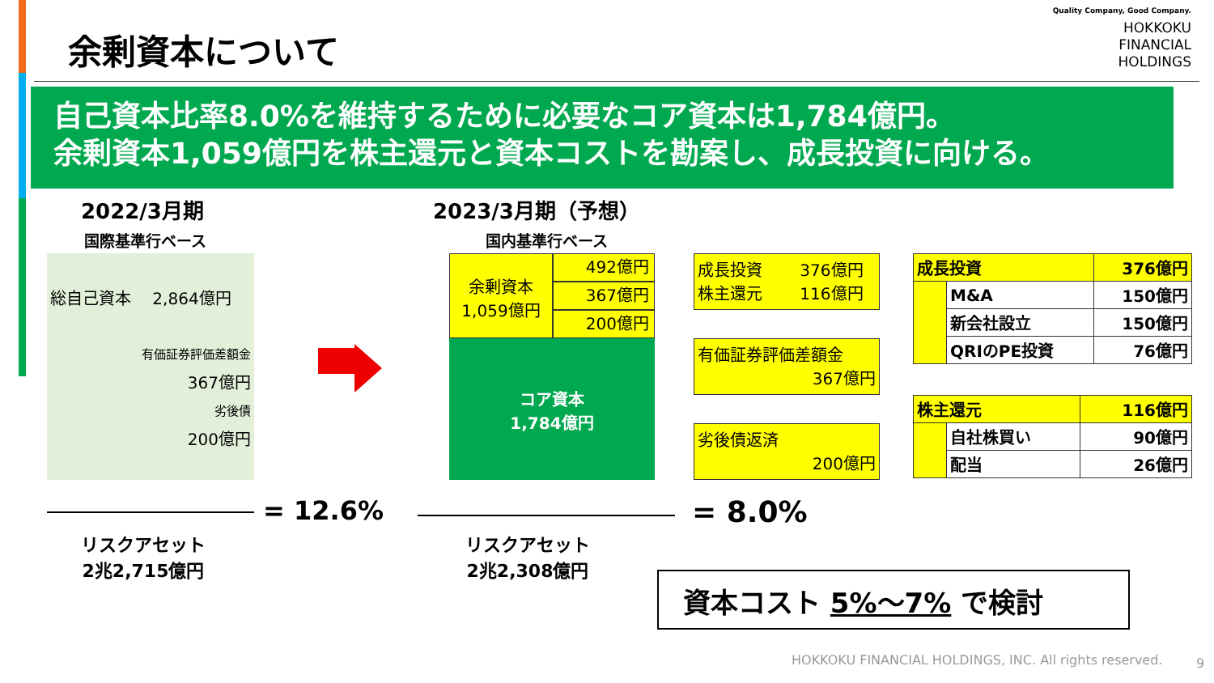余剰資本について
Quality Company, Good Company.
HOKKOKU
FINANCIAL
HOLDINGS
自己資本比率8.0%を維持するために必要なコア資本は1,784億円。
余剰資本1,059億円を株主還元と資本コストを勘案し、成長投資に向ける。
2022/3月期
国際基準行ベース
総自己資本　 2,864億円
有価証券評価差額金
367億円
劣後債
200億円
2023/3月期（予想）
国内基準行ベース
余剰資本
1,059億円
492億円
367億円
200億円
コア資本
1,784億円
成長投資　　 376億円
株主還元　　 116億円
有価証券評価差額金
367億円
劣後債返済
200億円
| 成長投資 | | 376億円 |
| | M&A | 150億円 |
| | 新会社設立 | 150億円 |
| | QRIのPE投資 | 76億円 |
| 株主還元 | | 116億円 |
| | 自社株買い | 90億円 |
| | 配当 | 26億円 |
= 12.6% = 8.0%
リスクアセット
2兆2,715億円
リスクアセット
2兆2,308億円
資本コスト 5%～7% で検討
HOKKOKU FINANCIAL HOLDINGS, INC. All rights reserved.
9